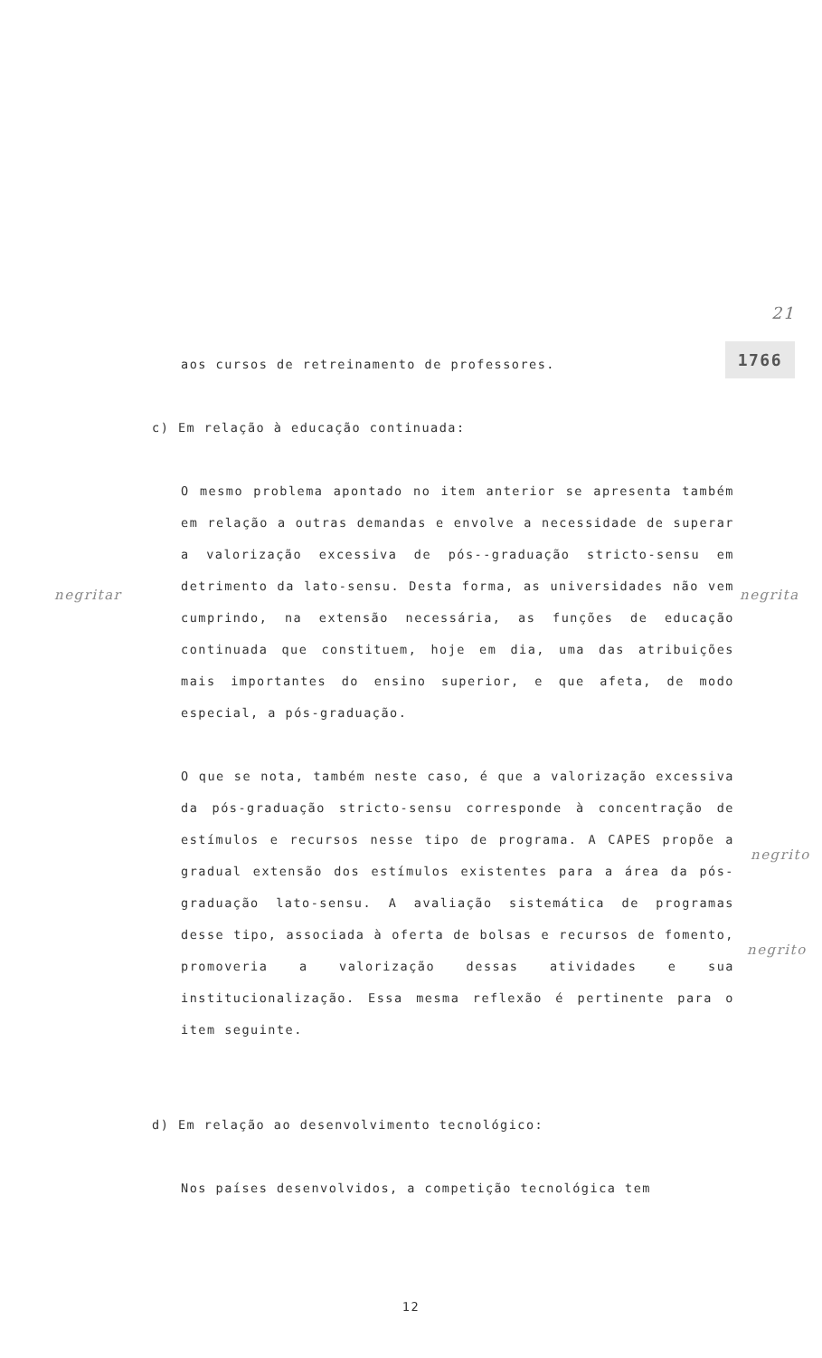21
1766
aos cursos de retreinamento de professores.
c) Em relação à educação continuada:
O mesmo problema apontado no item anterior se apresenta também em relação a outras demandas e envolve a necessidade de superar a valorização excessiva de pós--graduação stricto-sensu em detrimento da lato-sensu. Desta forma, as universidades não vem cumprindo, na extensão necessária, as funções de educação continuada que constituem, hoje em dia, uma das atribuições mais importantes do ensino superior, e que afeta, de modo especial, a pós-graduação.
O que se nota, também neste caso, é que a valorização excessiva da pós-graduação stricto-sensu corresponde à concentração de estímulos e recursos nesse tipo de programa. A CAPES propõe a gradual extensão dos estímulos existentes para a área da pós-graduação lato-sensu. A avaliação sistemática de programas desse tipo, associada à oferta de bolsas e recursos de fomento, promoveria a valorização dessas atividades e sua institucionalização. Essa mesma reflexão é pertinente para o item seguinte.
d) Em relação ao desenvolvimento tecnológico:
Nos países desenvolvidos, a competição tecnológica tem
12
negritar negrita
negrito
negrito